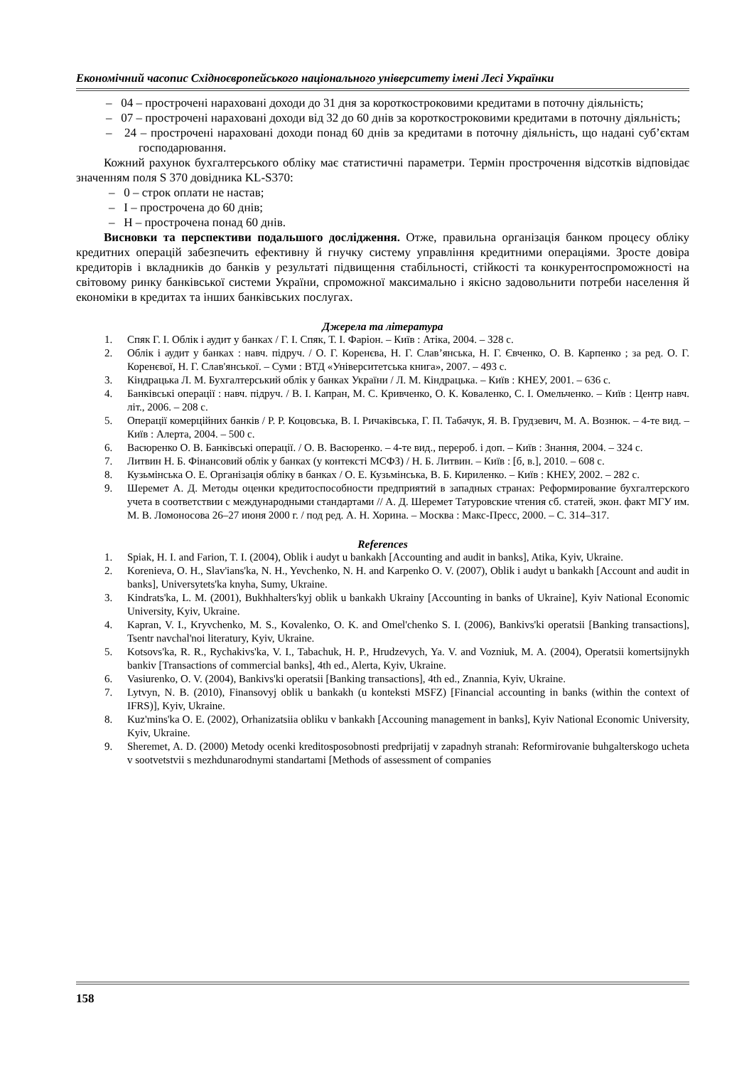Економічний часопис Східноєвропейського національного університету імені Лесі Українки
– 04 – прострочені нараховані доходи до 31 дня за короткостроковими кредитами в поточну діяльність;
– 07 – прострочені нараховані доходи від 32 до 60 днів за короткостроковими кредитами в поточну діяльність;
– 24 – прострочені нараховані доходи понад 60 днів за кредитами в поточну діяльність, що надані суб’єктам господарювання.
Кожний рахунок бухгалтерського обліку має статистичні параметри. Термін прострочення відсотків відповідає значенням поля S 370 довідника KL-S370:
– 0 – строк оплати не настав;
– I – прострочена до 60 днів;
– H – прострочена понад 60 днів.
Висновки та перспективи подальшого дослідження. Отже, правильна організація банком процесу обліку кредитних операцій забезпечить ефективну й гнучку систему управління кредитними операціями. Зросте довіра кредиторів і вкладників до банків у результаті підвищення стабільності, стійкості та конкурентоспроможності на світовому ринку банківської системи України, спроможної максимально і якісно задовольнити потреби населення й економіки в кредитах та інших банківських послугах.
Джерела та література
1. Спяк Г. І. Облік і аудит у банках / Г. І. Спяк, Т. І. Фаріон. – Київ : Атіка, 2004. – 328 с.
2. Облік і аудит у банках : навч. підруч. / О. Г. Коренєва, Н. Г. Слав’янська, Н. Г. Євченко, О. В. Карпенко ; за ред. О. Г. Коренєвої, Н. Г. Слав'янської. – Суми : ВТД «Університетська книга», 2007. – 493 с.
3. Кіндрацька Л. М. Бухгалтерський облік у банках України / Л. М. Кіндрацька. – Київ : КНЕУ, 2001. – 636 с.
4. Банківські операції : навч. підруч. / В. І. Капран, М. С. Кривченко, О. К. Коваленко, С. І. Омельченко. – Київ : Центр навч. літ., 2006. – 208 с.
5. Операції комерційних банків / Р. Р. Коцовська, В. І. Ричаківська, Г. П. Табачук, Я. В. Грудзевич, М. А. Вознюк. – 4-те вид. – Київ : Алерта, 2004. – 500 с.
6. Васюренко О. В. Банківські операції. / О. В. Васюренко. – 4-те вид., перероб. і доп. – Київ : Знання, 2004. – 324 с.
7. Литвин Н. Б. Фінансовий облік у банках (у контексті МСФЗ) / Н. Б. Литвин. – Київ : [б, в.], 2010. – 608 с.
8. Кузьмінська О. Е. Організація обліку в банках / О. Е. Кузьмінська, В. Б. Кириленко. – Київ : КНЕУ, 2002. – 282 с.
9. Шеремет А. Д. Методы оценки кредитоспособности предприятий в западных странах: Реформирование бухгалтерского учета в соответствии с международными стандартами // А. Д. Шеремет Татуровские чтения сб. статей, экон. факт МГУ им. М. В. Ломоносова 26–27 июня 2000 г. / под ред. А. Н. Хорина. – Москва : Макс-Пресс, 2000. – С. 314–317.
References
1. Spiak, H. I. and Farion, T. I. (2004), Oblik i audyt u bankakh [Accounting and audit in banks], Atika, Kyiv, Ukraine.
2. Korenieva, O. H., Slav'ians'ka, N. H., Yevchenko, N. H. and Karpenko O. V. (2007), Oblik i audyt u bankakh [Account and audit in banks], Universytets'ka knyha, Sumy, Ukraine.
3. Kindrats'ka, L. M. (2001), Bukhhalters'kyj oblik u bankakh Ukrainy [Accounting in banks of Ukraine], Kyiv National Economic University, Kyiv, Ukraine.
4. Kapran, V. I., Kryvchenko, M. S., Kovalenko, O. K. and Omel'chenko S. I. (2006), Bankivs'ki operatsii [Banking transactions], Tsentr navchal'noi literatury, Kyiv, Ukraine.
5. Kotsovs'ka, R. R., Rychakivs'ka, V. I., Tabachuk, H. P., Hrudzevych, Ya. V. and Vozniuk, M. A. (2004), Operatsii komertsijnykh bankiv [Transactions of commercial banks], 4th ed., Alerta, Kyiv, Ukraine.
6. Vasiurenko, O. V. (2004), Bankivs'ki operatsii [Banking transactions], 4th ed., Znannia, Kyiv, Ukraine.
7. Lytvyn, N. B. (2010), Finansovyj oblik u bankakh (u konteksti MSFZ) [Financial accounting in banks (within the context of IFRS)], Kyiv, Ukraine.
8. Kuz'mins'ka O. E. (2002), Orhanizatsiia obliku v bankakh [Accouning management in banks], Kyiv National Economic University, Kyiv, Ukraine.
9. Sheremet, A. D. (2000) Metody ocenki kreditosposobnosti predprijatij v zapadnyh stranah: Reformirovanie buhgalterskogo ucheta v sootvetstvii s mezhdunarodnymi standartami [Methods of assessment of companies
158